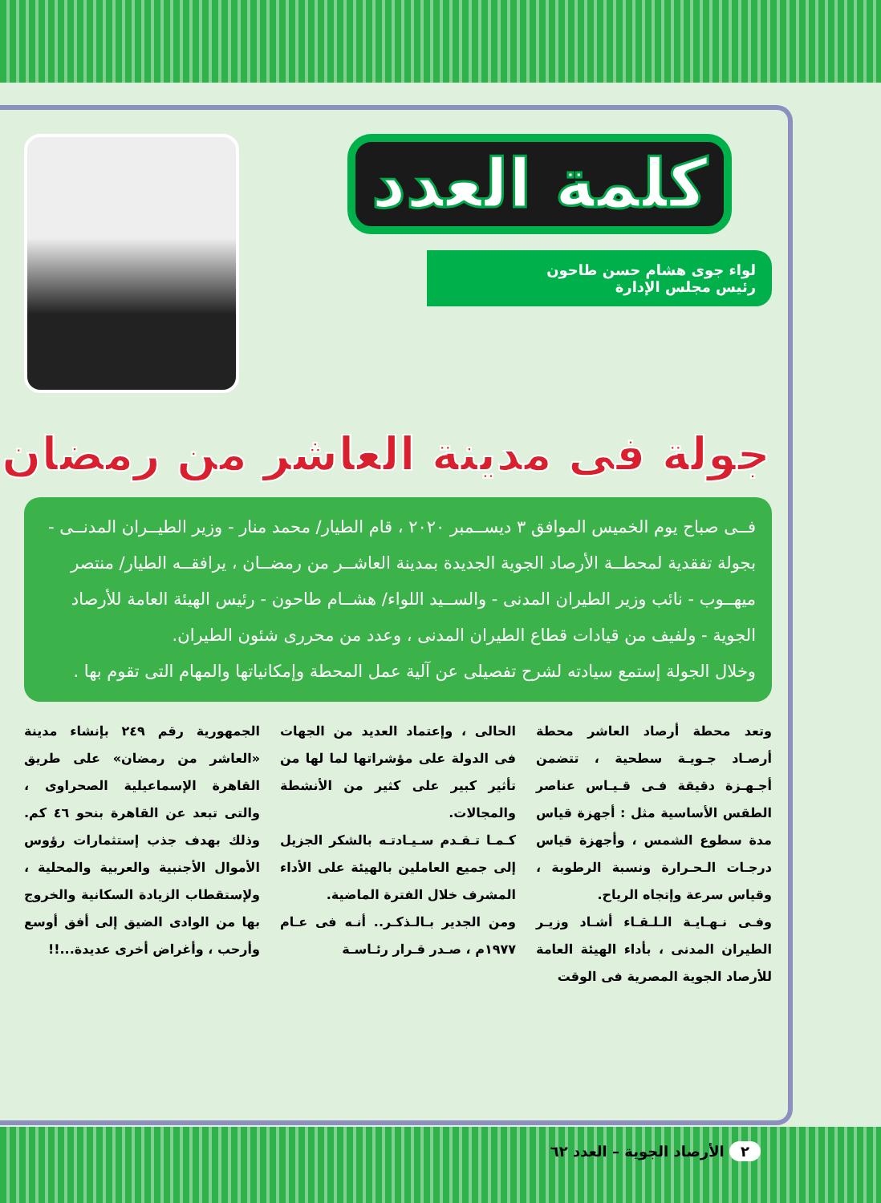كلمة العدد
لواء جوى هشام حسن طاحون
رئيس مجلس الإدارة
جولة فى مدينة العاشر من رمضان
فــى صباح يوم الخميس الموافق ٣ ديســمبر ٢٠٢٠ ، قام الطيار/ محمد منار - وزير الطيــران المدنــى - بجولة تفقدية لمحطــة الأرصاد الجوية الجديدة بمدينة العاشــر من رمضــان ، يرافقــه الطيار/ منتصر ميهــوب - نائب وزير الطيران المدنى - والســيد اللواء/ هشــام طاحون - رئيس الهيئة العامة للأرصاد الجوية - ولفيف من قيادات قطاع الطيران المدنى ، وعدد من محررى شئون الطيران.
وخلال الجولة إستمع سيادته لشرح تفصيلى عن آلية عمل المحطة وإمكانياتها والمهام التى تقوم بها .
وتعد محطة أرصاد العاشر محطة أرصـاد جـويـة سطحية ، تتضمن أجـهـزة دقيقة فـى قـيـاس عناصر الطقس الأساسية مثل : أجهزة قياس مدة سطوع الشمس ، وأجهزة قياس درجـات الـحـرارة ونسبة الرطوبة ، وقياس سرعة وإتجاه الرياح.
وفـى نـهـايـة الـلـقـاء أشـاد وزيـر الطيران المدنى ، بأداء الهيئة العامة للأرصاد الجوية المصرية فى الوقت
الحالى ، وإعتماد العديد من الجهات فى الدولة على مؤشراتها لما لها من تأثير كبير على كثير من الأنشطة والمجالات.
كـمـا تـقـدم سـيـادتـه بالشكر الجزيل إلى جميع العاملين بالهيئة على الأداء المشرف خلال الفترة الماضية.
ومن الجدير بـالـذكـر.. أنـه فى عـام ١٩٧٧م ، صـدر قـرار رئـاسـة
الجمهورية رقم ٢٤٩ بإنشاء مدينة «العاشر من رمضان» على طريق القاهرة الإسماعيلية الصحراوى ، والتى تبعد عن القاهرة بنحو ٤٦ كم. وذلك بهدف جذب إستثمارات رؤوس الأموال الأجنبية والعربية والمحلية ، ولإستقطاب الزيادة السكانية والخروج بها من الوادى الضيق إلى أفق أوسع وأرحب ، وأغراض أخرى عديدة...!!
٢ الأرصاد الجوية – العدد ٦٢